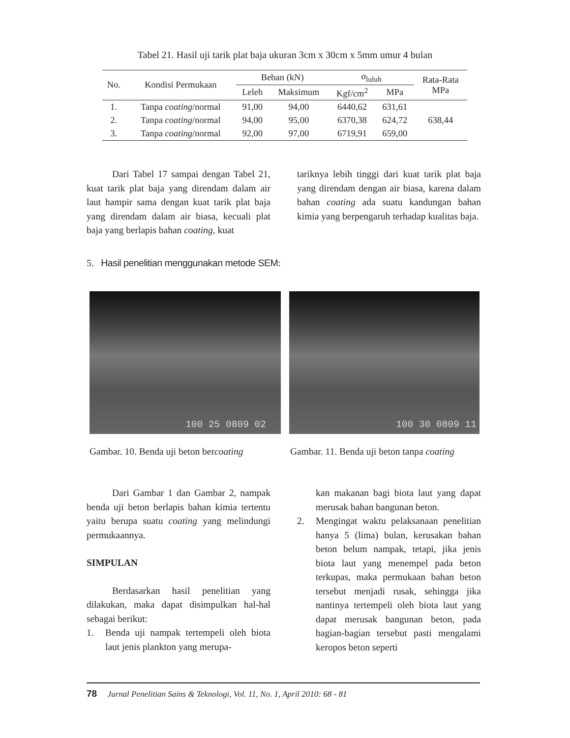Tabel 21. Hasil uji tarik plat baja ukuran 3cm x 30cm x 5mm umur 4 bulan
| No. | Kondisi Permukaan | Beban (kN) | | σ<sub>luluh</sub> | | Rata-Rata MPa |
| --- | --- | --- | --- | --- | --- | --- |
| | | Leleh | Maksimum | Kgf/cm<sup>2</sup> | MPa | |
| 1. | Tanpa coating /normal | 91,00 | 94,00 | 6440,62 | 631,61 | 638,44 |
| 2. | Tanpa coating /normal | 94,00 | 95,00 | 6370,38 | 624,72 | |
| 3. | Tanpa coating /normal | 92,00 | 97,00 | 6719,91 | 659,00 | |
Dari Tabel 17 sampai dengan Tabel 21, kuat tarik plat baja yang direndam dalam air laut hampir sama dengan kuat tarik plat baja yang direndam dalam air biasa, kecuali plat baja yang berlapis bahan coating, kuat
tariknya lebih tinggi dari kuat tarik plat baja yang direndam dengan air biasa, karena dalam bahan coating ada suatu kandungan bahan kimia yang berpengaruh terhadap kualitas baja.
5. Hasil penelitian menggunakan metode SEM:
100 25 0809 02 100 30 0809 11
Gambar. 10. Benda uji beton bercoating
Gambar. 11. Benda uji beton tanpa coating
Dari Gambar 1 dan Gambar 2, nampak benda uji beton berlapis bahan kimia tertentu yaitu berupa suatu coating yang melindungi permukaannya.
SIMPULAN
Berdasarkan hasil penelitian yang dilakukan, maka dapat disimpulkan hal-hal sebagai berikut:
1. Benda uji nampak tertempeli oleh biota laut jenis plankton yang merupa-
kan makanan bagi biota laut yang dapat merusak bahan bangunan beton.
2. Mengingat waktu pelaksanaan penelitian hanya 5 (lima) bulan, kerusakan bahan beton belum nampak, tetapi, jika jenis biota laut yang menempel pada beton terkupas, maka permukaan bahan beton tersebut menjadi rusak, sehingga jika nantinya tertempeli oleh biota laut yang dapat merusak bangunan beton, pada bagian-bagian tersebut pasti mengalami keropos beton seperti
78 Jurnal Penelitian Sains & Teknologi, Vol. 11, No. 1, April 2010: 68 - 81